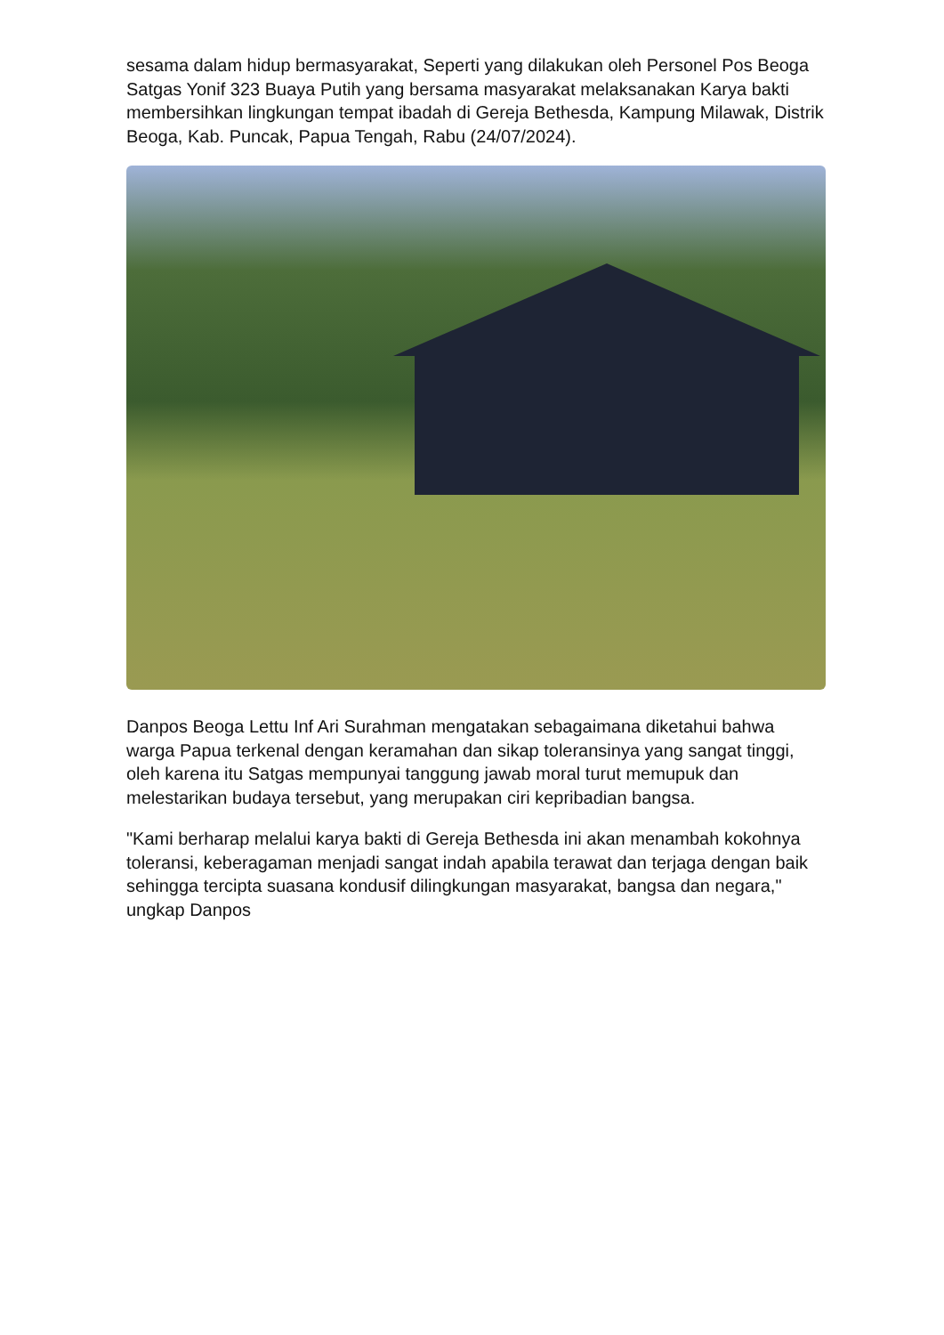sesama dalam hidup bermasyarakat, Seperti yang dilakukan oleh Personel Pos Beoga Satgas Yonif 323 Buaya Putih yang bersama masyarakat melaksanakan Karya bakti membersihkan lingkungan tempat ibadah di Gereja Bethesda, Kampung Milawak, Distrik Beoga, Kab. Puncak, Papua Tengah, Rabu (24/07/2024).
Danpos Beoga Lettu Inf Ari Surahman mengatakan sebagaimana diketahui bahwa warga Papua terkenal dengan keramahan dan sikap toleransinya yang sangat tinggi, oleh karena itu Satgas mempunyai tanggung jawab moral turut memupuk dan melestarikan budaya tersebut, yang merupakan ciri kepribadian bangsa.
"Kami berharap melalui karya bakti di Gereja Bethesda ini akan menambah kokohnya toleransi, keberagaman menjadi sangat indah apabila terawat dan terjaga dengan baik sehingga tercipta suasana kondusif dilingkungan masyarakat, bangsa dan negara," ungkap Danpos